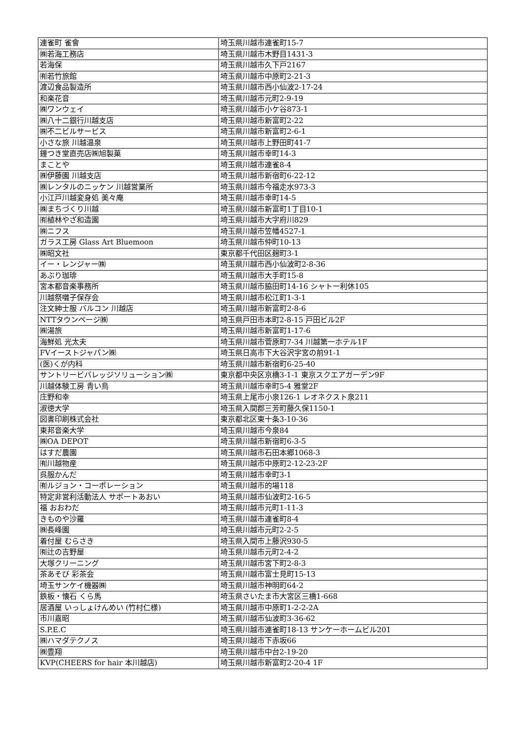| 連雀町 雀會 | 埼玉県川越市連雀町15-7 |
| ㈱若海工務店 | 埼玉県川越市木野目1431-3 |
| 若海保 | 埼玉県川越市久下戸2167 |
| ㈲若竹旅館 | 埼玉県川越市中原町2-21-3 |
| 渡辺食品製造所 | 埼玉県川越市西小仙波2-17-24 |
| 和楽花音 | 埼玉県川越市元町2-9-19 |
| ㈱ワンウェイ | 埼玉県川越市小ケ谷873-1 |
| ㈱八十二銀行川越支店 | 埼玉県川越市新富町2-22 |
| ㈱不二ビルサービス | 埼玉県川越市新富町2-6-1 |
| 小さな旅 川越温泉 | 埼玉県川越市上野田町41-7 |
| 鐘つき堂直売店㈱旭製菓 | 埼玉県川越市幸町14-3 |
| まことや | 埼玉県川越市連雀8-4 |
| ㈱伊藤園 川越支店 | 埼玉県川越市新宿町6-22-12 |
| ㈱レンタルのニッケン 川越営業所 | 埼玉県川越市今福走水973-3 |
| 小江戸川越変身処 美々庵 | 埼玉県川越市幸町14-5 |
| ㈱まちづくり川越 | 埼玉県川越市新富町1丁目10-1 |
| ㈲植林やざ和造園 | 埼玉県川越市大字府川829 |
| ㈱ニフス | 埼玉県川越市笠幡4527-1 |
| ガラス工房 Glass Art Bluemoon | 埼玉県川越市仲町10-13 |
| ㈱昭文社 | 東京都千代田区麹町3-1 |
| イー・レンジャー㈱ | 埼玉県川越市西小仙波町2-8-36 |
| あぶり珈琲 | 埼玉県川越市大手町15-8 |
| 宮本都音楽事務所 | 埼玉県川越市脇田町14-16 シャトー利休105 |
| 川越祭囃子保存会 | 埼玉県川越市松江町1-3-1 |
| 注文紳士服 バルコン 川越店 | 埼玉県川越市新富町2-8-6 |
| NTTタウンページ㈱ | 埼玉県戸田市本町2-8-15 戸田ビル2F |
| ㈱湯旅 | 埼玉県川越市新富町1-17-6 |
| 海鮮処 光太夫 | 埼玉県川越市菅原町7-34 川越第一ホテル1F |
| FVイーストジャパン㈱ | 埼玉県日高市下大谷沢字宮の前91-1 |
| (医)くが内科 | 埼玉県川越市新宿町6-25-40 |
| サントリービバレッジソリューション㈱ | 東京都中央区京橋3-1-1 東京スクエアガーデン9F |
| 川越体験工房 青い鳥 | 埼玉県川越市幸町5-4 雅堂2F |
| 庄野和幸 | 埼玉県上尾市小泉126-1 レオネクスト泉211 |
| 淑徳大学 | 埼玉県入間郡三芳町藤久保1150-1 |
| 図書印刷株式会社 | 東京都北区東十条3-10-36 |
| 東邦音楽大学 | 埼玉県川越市今泉84 |
| ㈱OA DEPOT | 埼玉県川越市新宿町6-3-5 |
| はすだ農園 | 埼玉県川越市石田本郷1068-3 |
| ㈲川越物産 | 埼玉県川越市中原町2-12-23-2F |
| 呉服かんだ | 埼玉県川越市幸町3-1 |
| ㈲ルジョン・コーポレーション | 埼玉県川越市的場118 |
| 特定非営利活動法人 サポートあおい | 埼玉県川越市仙波町2-16-5 |
| 福 おおわだ | 埼玉県川越市元町1-11-3 |
| きものや沙羅 | 埼玉県川越市連雀町8-4 |
| ㈱長峰園 | 埼玉県川越市元町2-2-5 |
| 着付屋 むらさき | 埼玉県入間市上藤沢930-5 |
| ㈲辻の吉野屋 | 埼玉県川越市元町2-4-2 |
| 大塚クリーニング | 埼玉県川越市宮下町2-8-3 |
| 茶あそび 彩茶会 | 埼玉県川越市富士見町15-13 |
| 埼玉サンケイ機器㈱ | 埼玉県川越市神明町64-2 |
| 鉄板・懐石 くら馬 | 埼玉県さいたま市大宮区三橋1-668 |
| 居酒屋 いっしょけんめい (竹村仁様) | 埼玉県川越市中原町1-2-2-2A |
| 市川嘉昭 | 埼玉県川越市仙波町3-36-62 |
| S.P.E.C | 埼玉県川越市連雀町18-13 サンケーホームビル201 |
| ㈱ハマダテクノス | 埼玉県川越市下赤坂66 |
| ㈱豊翔 | 埼玉県川越市中台2-19-20 |
| KVP(CHEERS for hair 本川越店) | 埼玉県川越市新富町2-20-4 1F |